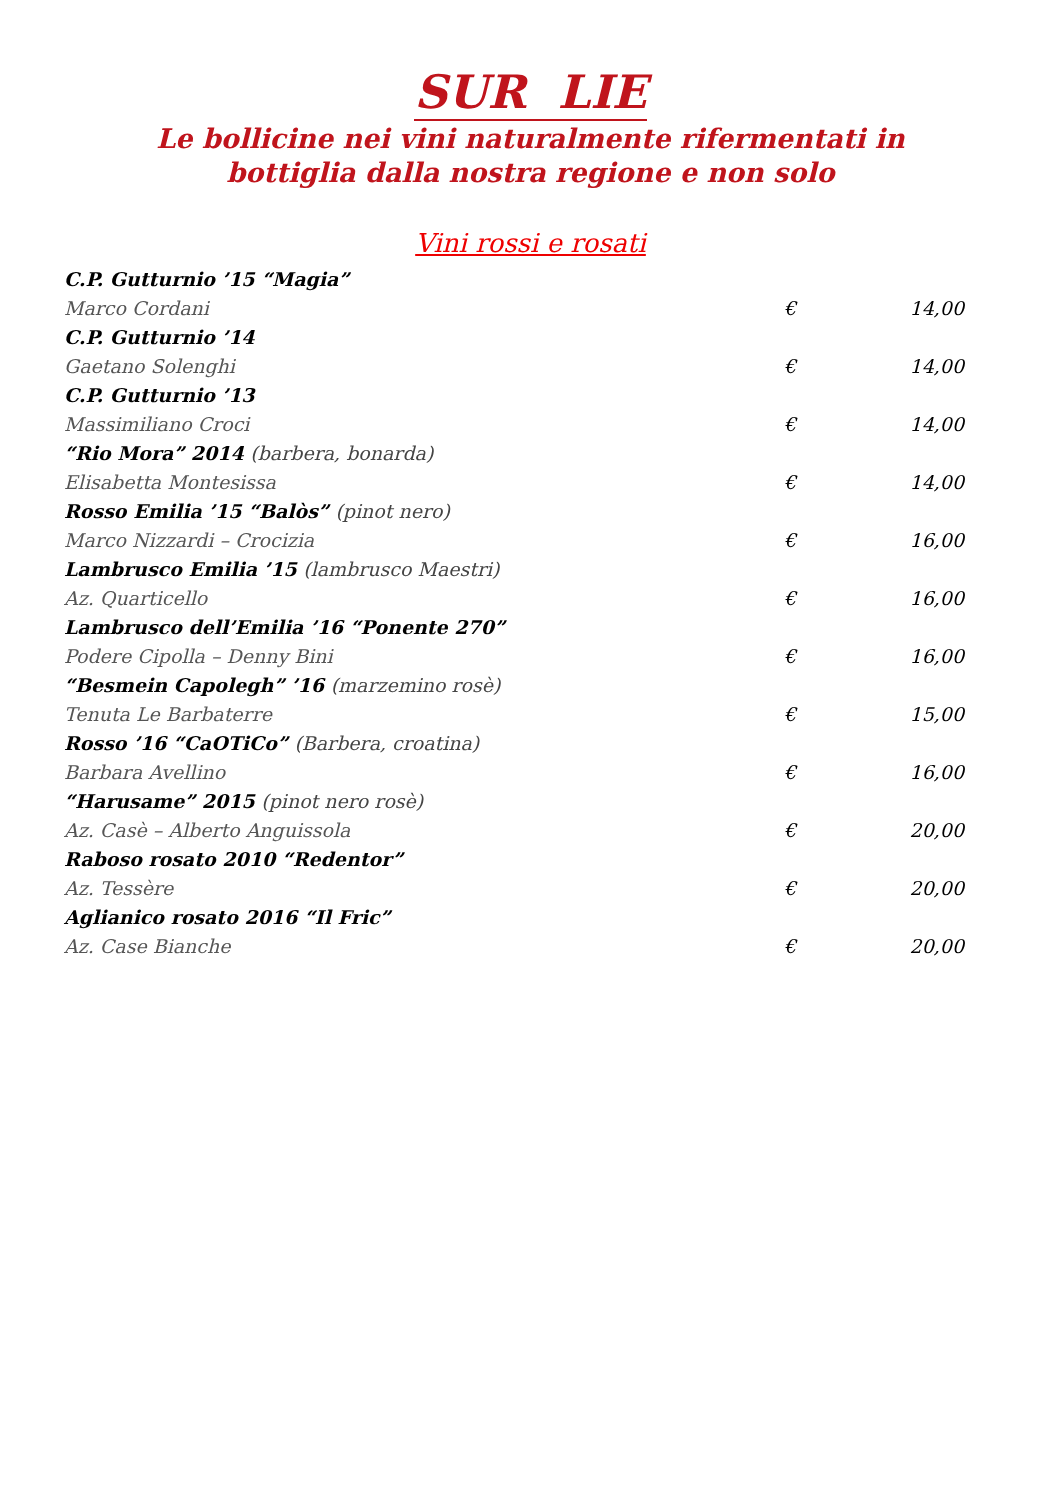SUR LIE
Le bollicine nei vini naturalmente rifermentati in
bottiglia dalla nostra regione e non solo
Vini rossi e rosati
| C.P. Gutturnio ’15 “Magia” | | |
| Marco Cordani | € | 14,00 |
| C.P. Gutturnio ’14 | | |
| Gaetano Solenghi | € | 14,00 |
| C.P. Gutturnio ’13 | | |
| Massimiliano Croci | € | 14,00 |
| “Rio Mora” 2014 (barbera, bonarda) | | |
| Elisabetta Montesissa | € | 14,00 |
| Rosso Emilia ’15 “Balòs” (pinot nero) | | |
| Marco Nizzardi – Crocizia | € | 16,00 |
| Lambrusco Emilia ’15 (lambrusco Maestri) | | |
| Az. Quarticello | € | 16,00 |
| Lambrusco dell’Emilia ’16 “Ponente 270” | | |
| Podere Cipolla – Denny Bini | € | 16,00 |
| “Besmein Capolegh” ’16 (marzemino rosè) | | |
| Tenuta Le Barbaterre | € | 15,00 |
| Rosso ’16 “CaOTiCo” (Barbera, croatina) | | |
| Barbara Avellino | € | 16,00 |
| “Harusame” 2015 (pinot nero rosè) | | |
| Az. Casè – Alberto Anguissola | € | 20,00 |
| Raboso rosato 2010 “Redentor” | | |
| Az. Tessère | € | 20,00 |
| Aglianico rosato 2016 “Il Fric” | | |
| Az. Case Bianche | € | 20,00 |